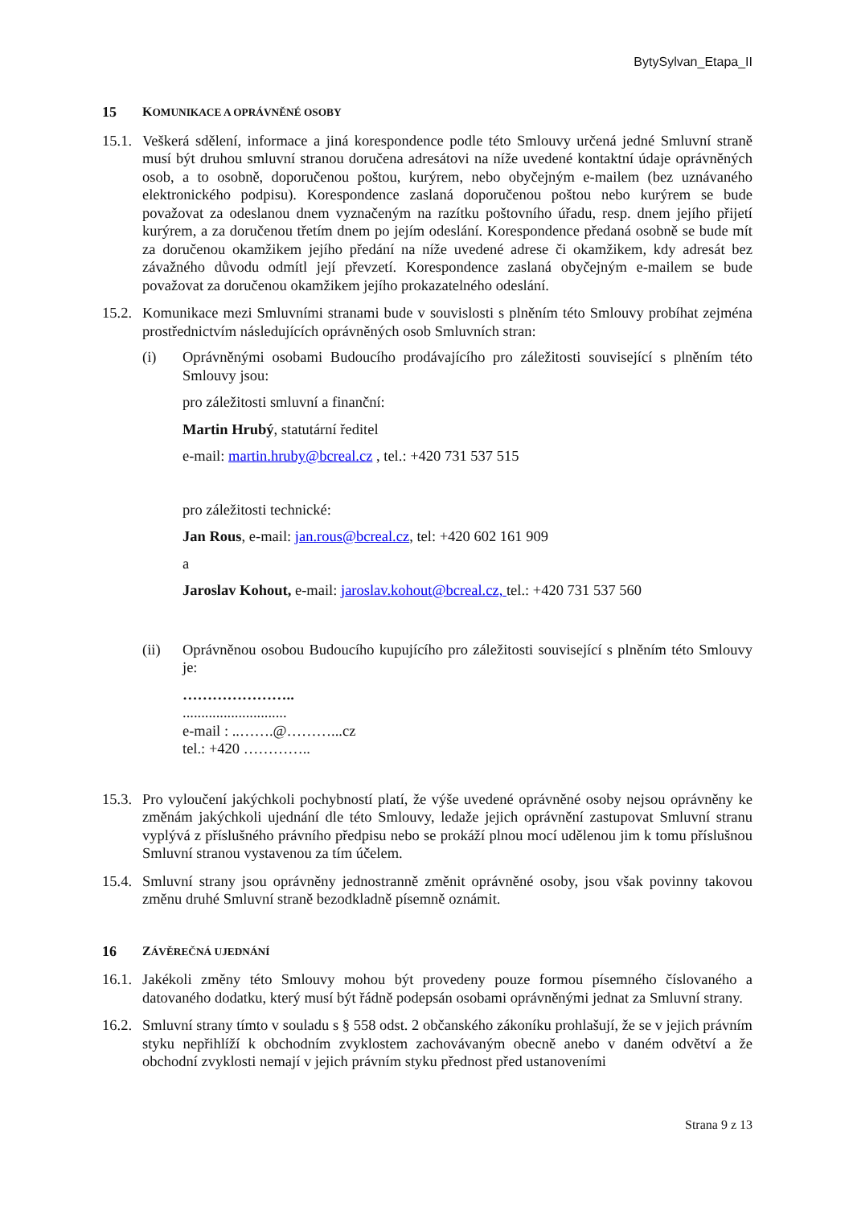BytySylvan_Etapa_II
15 KOMUNIKACE A OPRÁVNĚNÉ OSOBY
15.1.
Veškerá sdělení, informace a jiná korespondence podle této Smlouvy určená jedné Smluvní straně musí být druhou smluvní stranou doručena adresátovi na níže uvedené kontaktní údaje oprávněných osob, a to osobně, doporučenou poštou, kurýrem, nebo obyčejným e-mailem (bez uznávaného elektronického podpisu). Korespondence zaslaná doporučenou poštou nebo kurýrem se bude považovat za odeslanou dnem vyznačeným na razítku poštovního úřadu, resp. dnem jejího přijetí kurýrem, a za doručenou třetím dnem po jejím odeslání. Korespondence předaná osobně se bude mít za doručenou okamžikem jejího předání na níže uvedené adrese či okamžikem, kdy adresát bez závažného důvodu odmítl její převzetí. Korespondence zaslaná obyčejným e-mailem se bude považovat za doručenou okamžikem jejího prokazatelného odeslání.
15.2.
Komunikace mezi Smluvními stranami bude v souvislosti s plněním této Smlouvy probíhat zejména prostřednictvím následujících oprávněných osob Smluvních stran:
(i) Oprávněnými osobami Budoucího prodávajícího pro záležitosti související s plněním této Smlouvy jsou:
pro záležitosti smluvní a finanční:
Martin Hrubý, statutární ředitel
e-mail: martin.hruby@bcreal.cz , tel.: +420 731 537 515
pro záležitosti technické:
Jan Rous, e-mail: jan.rous@bcreal.cz, tel: +420 602 161 909
a
Jaroslav Kohout, e-mail: jaroslav.kohout@bcreal.cz, tel.: +420 731 537 560
(ii) Oprávněnou osobou Budoucího kupujícího pro záležitosti související s plněním této Smlouvy je:
…………………..
............................
e-mail : ..…….@………...cz
tel.: +420 …………..
15.3.
Pro vyloučení jakýchkoli pochybností platí, že výše uvedené oprávněné osoby nejsou oprávněny ke změnám jakýchkoli ujednání dle této Smlouvy, ledaže jejich oprávnění zastupovat Smluvní stranu vyplývá z příslušného právního předpisu nebo se prokáží plnou mocí udělenou jim k tomu příslušnou Smluvní stranou vystavenou za tím účelem.
15.4.
Smluvní strany jsou oprávněny jednostranně změnit oprávněné osoby, jsou však povinny takovou změnu druhé Smluvní straně bezodkladně písemně oznámit.
16 ZÁVĚREČNÁ UJEDNÁNÍ
16.1.
Jakékoli změny této Smlouvy mohou být provedeny pouze formou písemného číslovaného a datovaného dodatku, který musí být řádně podepsán osobami oprávněnými jednat za Smluvní strany.
16.2.
Smluvní strany tímto v souladu s § 558 odst. 2 občanského zákoníku prohlašují, že se v jejich právním styku nepřihlíží k obchodním zvyklostem zachovávaným obecně anebo v daném odvětví a že obchodní zvyklosti nemají v jejich právním styku přednost před ustanoveními
Strana 9 z 13